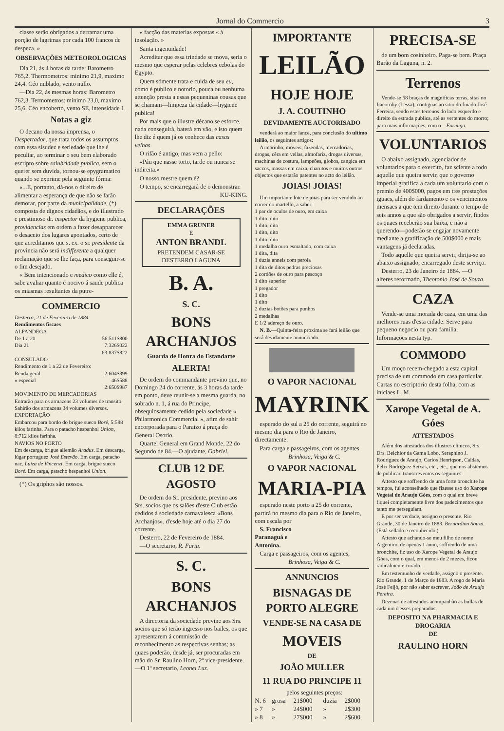Jornal do Commercio 3
classe serão obrigados a derramar uma porção de lagrimas por cada 100 francos de despeza. »
OBSERVAÇÕES METEOROLOGICAS
Dia 21, ás 4 horas da tarde: Barometro 765,2. Thermometros: minimo 21,9, maximo 24,4. Céo nublado, vento nullo.
—Dia 22, ás mesmas horas: Barometro 762,3. Termometros: minimo 23,0, maximo 25,6. Céo encoberto, vento SE, intensidade 1.
Notas a giz
O decano da nossa imprensa, o Despertador, que trata todos os assumptos com essa sisudez e seriedade que lhe é peculiar, ao terminar o seu bem elaborado escripto sobre salubridade publica, sem o querer sem duvida, tornou-se epygramatico quando se exprime pela seguinte fórma:
«...E, portanto, dá-nos o direiro de alimentar a esperança de que não se farão demorar, por parte da municipalidade, (*) composta de dignos cidadãos, e do illustrado e prestimoso dr. inspector da hygiene publica, providencias em ordem a fazer desapparecer o desaceio dos lugares apontados, certo de que acreditamos que s. ex. o sr. presidente da provincia não será indifferente a qualquer reclamação que se lhe faça, para conseguir-se o fim desejado.
« Bem intencionado e medico como elle é, sabe avaliar quanto é nocivo á saude publica os miasmas resultantes da putre-
COMMERCIO
Desterro, 21 de Fevereiro de 1884.
Rendimentos fiscaes
ALFANDEGA
| De 1 a 20 | 56:511$800 |
| Dia 21 | 7:326$022 |
| | 63:837$822 |
CONSULADO
Rendimento de 1 a 22 de Fevereiro:
| Renda geral | 2:604$399 |
| » especial | 46$588 |
| | 2:650$987 |
MOVIMENTO DE MERCADORIAS
Entrarão para os armazens 23 volumes de transito. Sahirão dos armazens 34 volumes diversos.
EXPORTAÇÃO
Embarcou para bordo do brigue sueco Boré, 5:588 kilos farinha. Para o patacho hespanhol Union, 8:712 kilos farinha.
NAVIOS NO PORTO
Em descarga, brigue allemão Aradus. Em descarga, lúgar portuguez José Estevão. Em carga, patacho nac. Luiza de Vincenzi. Em carga, brigue sueco Boré. Em carga, patacho hespanhol Union.
(*) Os griphos são nossos.
« facção das materias expostas « á insolação. »
Santa ingenuidade!
Acreditar que essa trindade se mova, seria o mesmo que esperar pelas celebres cebolas do Egypto.
Quem sómente trata e cuida de seu eu, como é publico e notorio, pouca ou nenhuma attenção presta a essas pequeninas cousas que se chamam—limpeza da cidade—hygiene publica!
Por mais que o illustre décano se esforce, nada conseguirá, baterá em vão, e isto quem lhe diz é quem já os conhece das casas velhas.
O rifão é antigo, mas vem a pello:
«Páu que nasse torto, tarde ou nunca se indireita.»
O nosso mestre quem é?
O tempo, se encarregará de o demonstrar.
KU-KING.
DECLARAÇÕES
EMMA GRUNER
E
ANTON BRANDL
PRETENDEM CASAR-SE
DESTERRO LAGUNA
B. A.
S. C.
BONS ARCHANJOS
Guarda de Honra do Estandarte
ALERTA!
De ordem do commandante previno que, no Domingo 24 do corrente, ás 3 horas da tarde em ponto, deve reunir-se a mesma guarda, no sobrado n. 1, á rua do Principe, obsequiosamente cedido pela sociedade « Philarmonica Commercial », afim de sahir encorporada para o Paraizo á praça do General Osorio.
Quartel General em Grand Monde, 22 do Segundo de 84.—O ajudante, Gabriel.
CLUB 12 DE AGOSTO
De ordem do Sr. presidente, previno aos Srs. socios que os salões d'este Club estão cedidos á sociedade carnavalesca «Bons Archanjos». d'esde hoje até o dia 27 do corrente.
Desterro, 22 de Fevereiro de 1884.
—O secretario, R. Faria.
S. C.
BONS ARCHANJOS
A directoria da sociedade previne aos Srs. socios que só terão ingresso nos bailes, os que apresentarem á commissão de reconhecimento as respectivas senhas; as quaes poderão, desde já, ser procuradas em mão do Sr. Raulino Horn, 2º vice-presidente. —O 1º secretario, Leonel Luz.
IMPORTANTE
LEILÃO
HOJE HOJE
J. A. COUTINHO
DEVIDAMENTE AUCTORISADO
venderá ao maior lance, para conclusão do ultimo leilão, os seguintes artigos:
Armarinho, moveis, fazendas, mercadorias, drogas, cêra em vellas, almofariz, drogas diversas, machinas de costura, lampeões, globos, cangica em saccos, massas em caixa, charutos e muitos outros objectos que estarão patentes no acto do leilão.
JOIAS! JOIAS!
Um importante lote de joias para ser vendido ao correr do martello, a saber:
1 par de oculos de ouro, em caixa
1 dito, dito
1 dito, dito
1 dito, dito
1 dito, dito
1 medalha ouro esmaltado, com caixa
1 dita, dita
1 duzia anneis com perola
1 dita de ditos pedras preciosas
2 cordões de ouro para pescoço
1 dito superior
1 pregador
1 dito
1 dito
2 duzias botões para punhos
2 medalhas
E 1/2 adereço de ouro.
N. B.—Quinta-feira proxima se fará leilão que será devidamente annunciado.
O VAPOR NACIONAL
MAYRINK
esperado do sul a 25 do corrente, seguirá no mesmo dia para o Rio de Janeiro, directamente.
Para carga e passageiros, com os agentes
Brinhosa, Veiga & C.
O VAPOR NACIONAL
MARIA-PIA
esperado neste porto a 25 do corrente, partirá no mesmo dia para o Rio de Janeiro, com escala por
S. Francisco
Paranaguá e
Antonina.
Carga e passageiros, com os agentes,
Brinhosa, Veiga & C.
ANNUNCIOS
BISNAGAS DE PORTO ALEGRE
VENDE-SE NA CASA DE
MOVEIS
DE
JOÃO MULLER
11 RUA DO PRINCIPE 11
pelos seguintes preços:
| N. 6 | grosa | 21$000 | duzia | 2$000 |
| » 7 | » | 24$000 | » | 2$300 |
| » 8 | » | 27$000 | » | 2$600 |
PRECISA-SE
de um bom cosinheiro. Paga-se bem. Praça Barão da Laguna, n. 2.
Terrenos
Vende-se 58 braças de magnificas terras, sitas no Itacoroby (Lessa), contiguas ao sitio do finado José Ferreira, sendo estes terrenos do lado esquerdo e direito da estrada publica, até as vertentes do morro; para mais informações, com o—Formiga.
VOLUNTARIOS
O abaixo assignado, agenciador de voluntarios para o exercito, faz sciente a todo aquelle que queira servir, que o governo imperial gratifica a cada um voluntario com o premio de 400$000, pagos em tres prestações iguaes, além do fardamento e os vencimentos mensaes a que tem direito durante o tempo de seis annos a que são obrigados a servir, findos os quaes receberão sua baixa, e não a querendo—poderão se engajar novamente mediante a gratificação de 500$000 e mais vantagens já declaradas.
Todo aquelle que queira servir, dirija-se ao abaixo assignado, encarregado deste serviço.
Desterro, 23 de Janeiro de 1884. —O alferes reformado, Theotonio José de Souza.
CAZA
Vende-se uma morada de caza, em uma das melhores ruas d'esta cidade. Serve para pequeno negocio ou para familia. Informações nesta typ.
COMMODO
Um moço recem-chegado a esta capital precisa de um commodo em casa particular. Cartas no escriptorio desta folha, com as iniciaes L. M.
Xarope Vegetal de A. Góes
ATTESTADOS
Além dos attestados dos illustres clinicos, Srs. Drs. Belchior da Gama Lobo, Seraphino J. Rodriguez de Araujo, Carlos Henriqson, Caldas, Felix Rodriguez Seixas, etc., etc., que nos abstemos de publicar, transcrevemos os seguintes:
Attesto que soffrendo de uma forte bronchite ha tempos, fui aconselhado que fizesse uso do Xarope Vegetal de Araujo Góes, com o qual em breve fiquei completamente livre dos padecimentos que tanto me perseguiam.
E por ser verdade, assigno o presente. Rio Grande, 30 de Janeiro de 1883. Bernardino Souza. (Está sellado e reconhecido.)
Attesto que achando-se meu filho de nome Argemiro, de apenas 1 anno, soffrendo de uma bronchite, fiz uso do Xarope Vegetal de Araujo Góes, com o qual, em menos de 2 mezes, ficou radicalmente curado.
Em testemunho de verdade, assigno o presente. Rio Grande, 1 de Março de 1883. A rogo de Maria José Feijó, por não saber escrever, João de Araujo Pereira.
Dezenas de attestados acompanhão as bullas de cada um d'esses preparados.
DEPOSITO NA PHARMACIA E DROGARIA
DE
RAULINO HORN